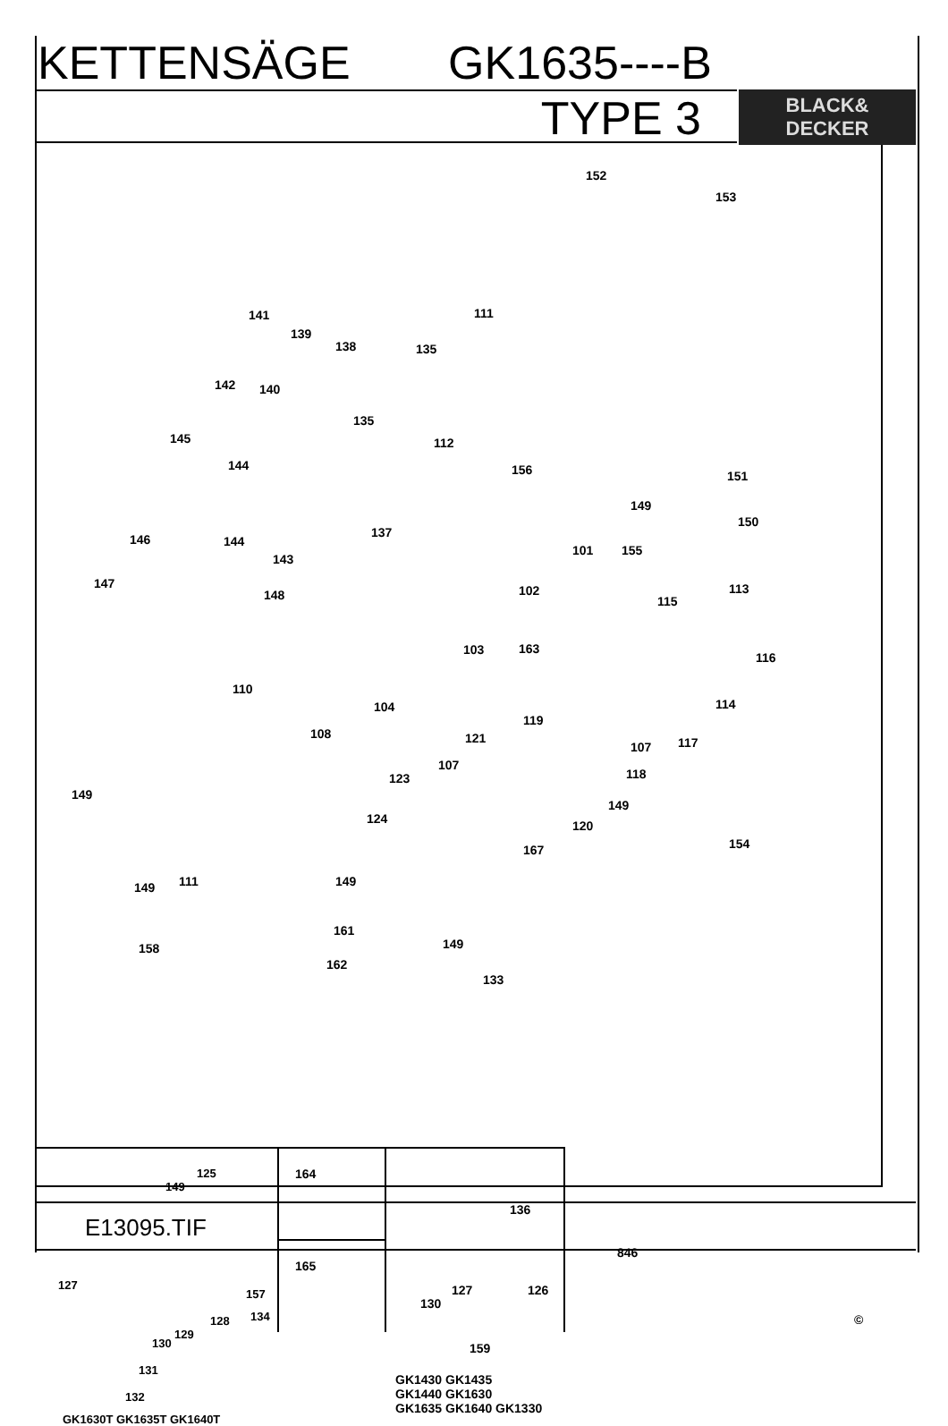KETTENSÄGE GK1635----B
TYPE 3
BLACK&
DECKER
152
153
141
139
138 135
111
142 140
135
112 145
144 156 151
149
150
146 144
143
137
101 155
102 147
148 115
113
103 163
116
110
104 114
108
119
121
107 117
107
118 123
149
149
124 120
167 154
149 111 149
161
149 158
162
133
125
149
127
157
128 134
129
130
131
132
GK1630T GK1635T GK1640T
164
165
136
127 126
130
159
GK1430 GK1435
GK1440 GK1630
GK1635 GK1640 GK1330
846
©
E13095.TIF